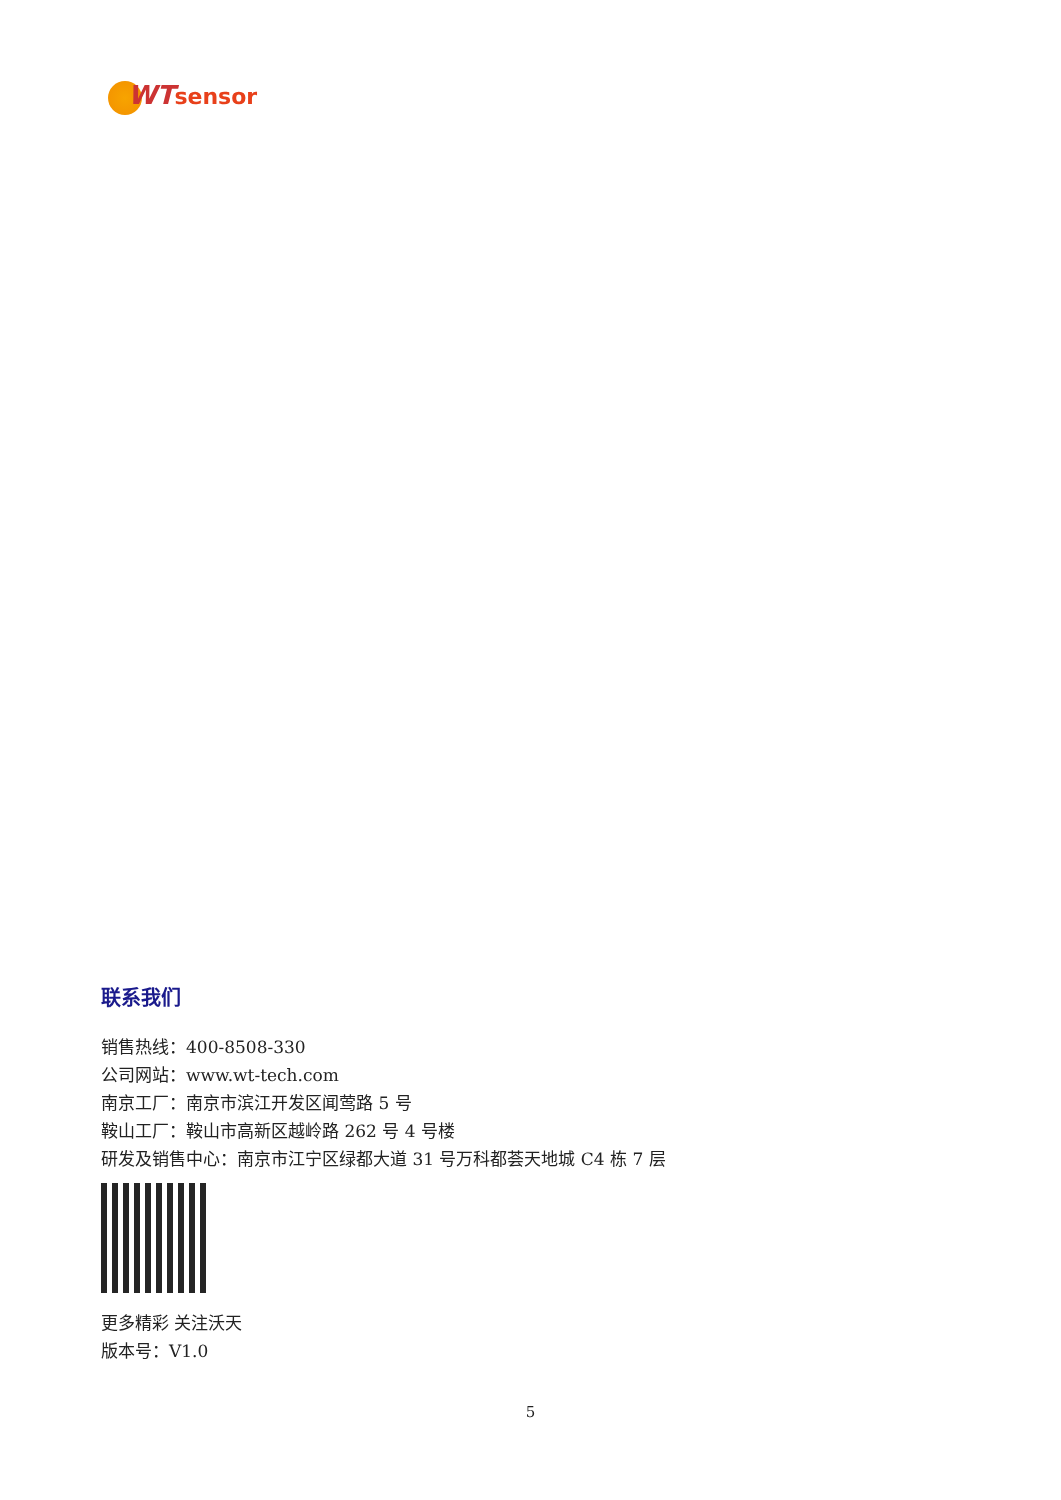WTsensor
联系我们
销售热线：400-8508-330
公司网站：www.wt-tech.com
南京工厂：南京市滨江开发区闻莺路 5 号
鞍山工厂：鞍山市高新区越岭路 262 号 4 号楼
研发及销售中心：南京市江宁区绿都大道 31 号万科都荟天地城 C4 栋 7 层
更多精彩 关注沃天
版本号：V1.0
5